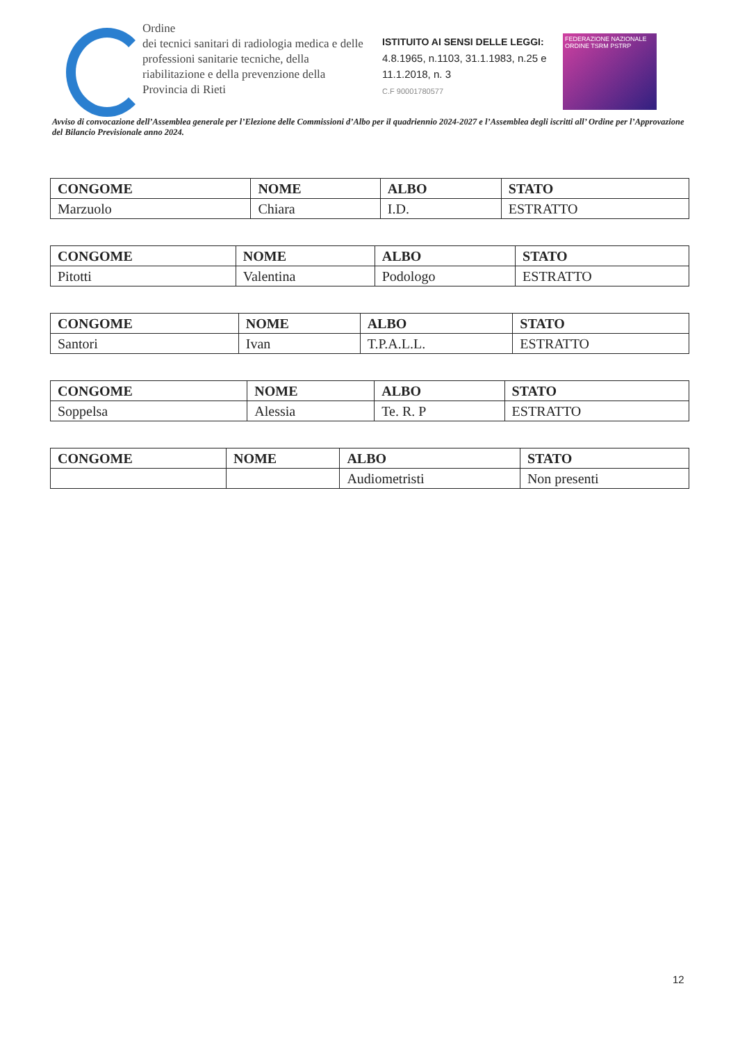Ordine
dei tecnici sanitari di radiologia medica e delle professioni sanitarie tecniche, della riabilitazione e della prevenzione della Provincia di Rieti
ISTITUITO AI SENSI DELLE LEGGI:
4.8.1965, n.1103, 31.1.1983, n.25 e 11.1.2018, n. 3
C.F 90001780577
FEDERAZIONE NAZIONALE
ORDINE TSRM PSTRP
Avviso di convocazione dell’Assemblea generale per l’Elezione delle Commissioni d’Albo per il quadriennio 2024-2027 e l’Assemblea degli iscritti all’ Ordine per l’Approvazione del Bilancio Previsionale anno 2024.
| CONGOME | NOME | ALBO | STATO |
| --- | --- | --- | --- |
| Marzuolo | Chiara | I.D. | ESTRATTO |
| CONGOME | NOME | ALBO | STATO |
| --- | --- | --- | --- |
| Pitotti | Valentina | Podologo | ESTRATTO |
| CONGOME | NOME | ALBO | STATO |
| --- | --- | --- | --- |
| Santori | Ivan | T.P.A.L.L. | ESTRATTO |
| CONGOME | NOME | ALBO | STATO |
| --- | --- | --- | --- |
| Soppelsa | Alessia | Te. R. P | ESTRATTO |
| CONGOME | NOME | ALBO | STATO |
| --- | --- | --- | --- |
| | | Audiometristi | Non presenti |
12